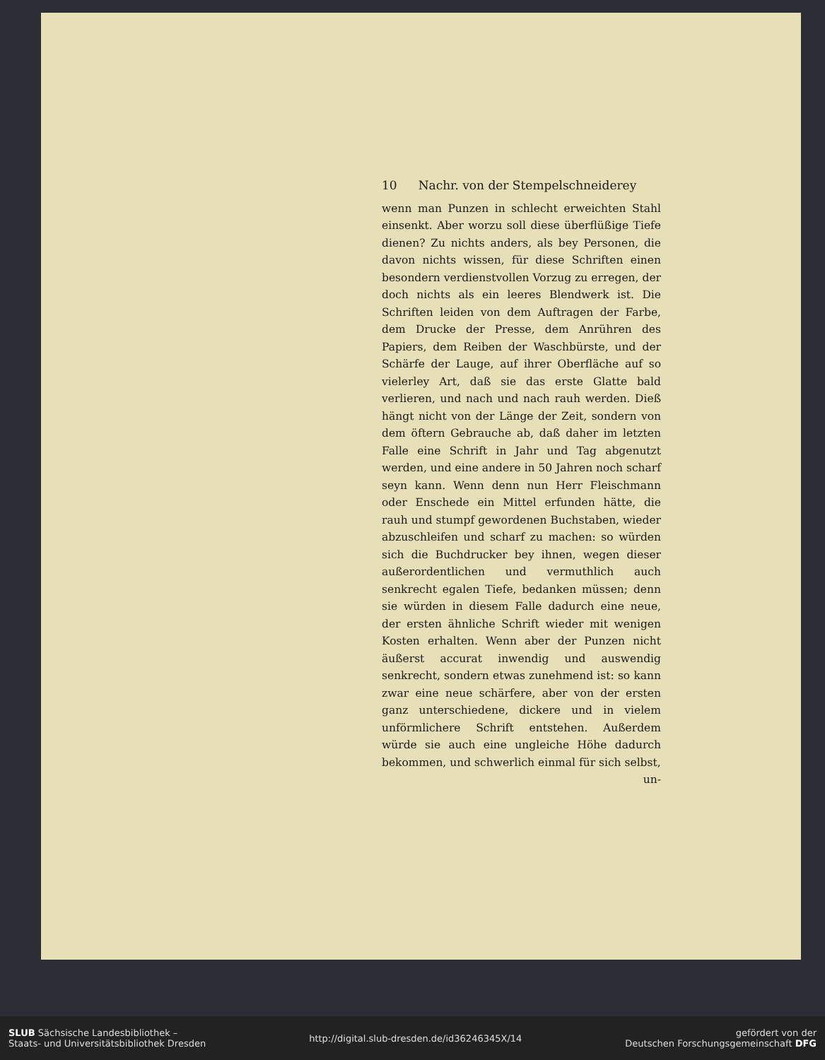10 Nachr. von der Stempelschneiderey
wenn man Punzen in schlecht erweichten Stahl einsenkt. Aber worzu soll diese überflüßige Tiefe dienen? Zu nichts anders, als bey Personen, die davon nichts wissen, für diese Schriften einen besondern verdienstvollen Vorzug zu erregen, der doch nichts als ein leeres Blendwerk ist. Die Schriften leiden von dem Auftragen der Farbe, dem Drucke der Presse, dem Anrühren des Papiers, dem Reiben der Waschbürste, und der Schärfe der Lauge, auf ihrer Oberfläche auf so vielerley Art, daß sie das erste Glatte bald verlieren, und nach und nach rauh werden. Dieß hängt nicht von der Länge der Zeit, sondern von dem öftern Gebrauche ab, daß daher im letzten Falle eine Schrift in Jahr und Tag abgenutzt werden, und eine andere in 50 Jahren noch scharf seyn kann. Wenn denn nun Herr Fleischmann oder Enschede ein Mittel erfunden hätte, die rauh und stumpf gewordenen Buchstaben, wieder abzuschleifen und scharf zu machen: so würden sich die Buchdrucker bey ihnen, wegen dieser außerordentlichen und vermuthlich auch senkrecht egalen Tiefe, bedanken müssen; denn sie würden in diesem Falle dadurch eine neue, der ersten ähnliche Schrift wieder mit wenigen Kosten erhalten. Wenn aber der Punzen nicht äußerst accurat inwendig und auswendig senkrecht, sondern etwas zunehmend ist: so kann zwar eine neue schärfere, aber von der ersten ganz unterschiedene, dickere und in vielem unförmlichere Schrift entstehen. Außerdem würde sie auch eine ungleiche Höhe dadurch bekommen, und schwerlich einmal für sich selbst,
un-
SLUB Sächsische Landesbibliothek –
Staats- und Universitätsbibliothek Dresden
http://digital.slub-dresden.de/id36246345X/14
gefördert von der
Deutschen Forschungsgemeinschaft DFG